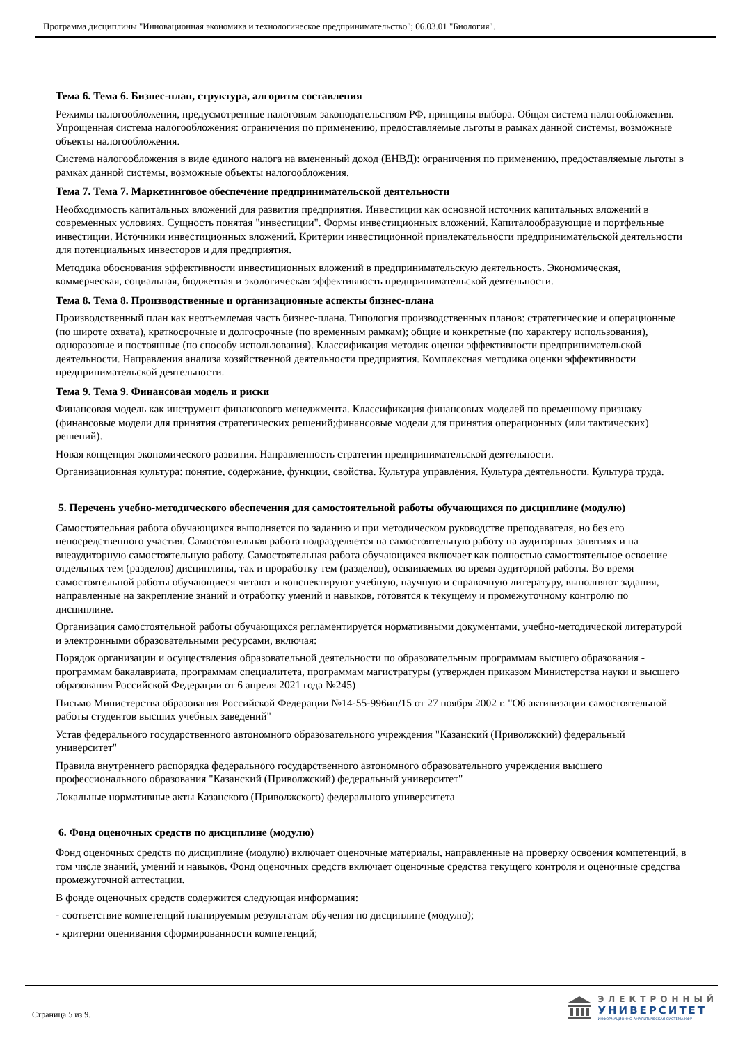Программа дисциплины "Инновационная экономика и технологическое предпринимательство"; 06.03.01 "Биология".
Тема 6. Тема 6. Бизнес-план, структура, алгоритм составления
Режимы налогообложения, предусмотренные налоговым законодательством РФ, принципы выбора. Общая система налогообложения. Упрощенная система налогообложения: ограничения по применению, предоставляемые льготы в рамках данной системы, возможные объекты налогообложения.
Система налогообложения в виде единого налога на вмененный доход (ЕНВД): ограничения по применению, предоставляемые льготы в рамках данной системы, возможные объекты налогообложения.
Тема 7. Тема 7. Маркетинговое обеспечение предпринимательской деятельности
Необходимость капитальных вложений для развития предприятия. Инвестиции как основной источник капитальных вложений в современных условиях. Сущность понятая "инвестиции". Формы инвестиционных вложений. Капиталообразующие и портфельные инвестиции. Источники инвестиционных вложений. Критерии инвестиционной привлекательности предпринимательской деятельности для потенциальных инвесторов и для предприятия.
Методика обоснования эффективности инвестиционных вложений в предпринимательскую деятельность. Экономическая, коммерческая, социальная, бюджетная и экологическая эффективность предпринимательской деятельности.
Тема 8. Тема 8. Производственные и организационные аспекты бизнес-плана
Производственный план как неотъемлемая часть бизнес-плана. Типология производственных планов: стратегические и операционные (по широте охвата), краткосрочные и долгосрочные (по временным рамкам); общие и конкретные (по характеру использования), одноразовые и постоянные (по способу использования). Классификация методик оценки эффективности предпринимательской деятельности. Направления анализа хозяйственной деятельности предприятия. Комплексная методика оценки эффективности предпринимательской деятельности.
Тема 9. Тема 9. Финансовая модель и риски
Финансовая модель как инструмент финансового менеджмента. Классификация финансовых моделей по временному признаку (финансовые модели для принятия стратегических решений;финансовые модели для принятия операционных (или тактических) решений).
Новая концепция экономического развития. Направленность стратегии предпринимательской деятельности.
Организационная культура: понятие, содержание, функции, свойства. Культура управления. Культура деятельности. Культура труда.
5. Перечень учебно-методического обеспечения для самостоятельной работы обучающихся по дисциплине (модулю)
Самостоятельная работа обучающихся выполняется по заданию и при методическом руководстве преподавателя, но без его непосредственного участия. Самостоятельная работа подразделяется на самостоятельную работу на аудиторных занятиях и на внеаудиторную самостоятельную работу. Самостоятельная работа обучающихся включает как полностью самостоятельное освоение отдельных тем (разделов) дисциплины, так и проработку тем (разделов), осваиваемых во время аудиторной работы. Во время самостоятельной работы обучающиеся читают и конспектируют учебную, научную и справочную литературу, выполняют задания, направленные на закрепление знаний и отработку умений и навыков, готовятся к текущему и промежуточному контролю по дисциплине.
Организация самостоятельной работы обучающихся регламентируется нормативными документами, учебно-методической литературой и электронными образовательными ресурсами, включая:
Порядок организации и осуществления образовательной деятельности по образовательным программам высшего образования - программам бакалавриата, программам специалитета, программам магистратуры (утвержден приказом Министерства науки и высшего образования Российской Федерации от 6 апреля 2021 года №245)
Письмо Министерства образования Российской Федерации №14-55-996ин/15 от 27 ноября 2002 г. "Об активизации самостоятельной работы студентов высших учебных заведений"
Устав федерального государственного автономного образовательного учреждения "Казанский (Приволжский) федеральный университет"
Правила внутреннего распорядка федерального государственного автономного образовательного учреждения высшего профессионального образования "Казанский (Приволжский) федеральный университет"
Локальные нормативные акты Казанского (Приволжского) федерального университета
6. Фонд оценочных средств по дисциплине (модулю)
Фонд оценочных средств по дисциплине (модулю) включает оценочные материалы, направленные на проверку освоения компетенций, в том числе знаний, умений и навыков. Фонд оценочных средств включает оценочные средства текущего контроля и оценочные средства промежуточной аттестации.
В фонде оценочных средств содержится следующая информация:
- соответствие компетенций планируемым результатам обучения по дисциплине (модулю);
- критерии оценивания сформированности компетенций;
Страница 5 из 9.
ЭЛЕКТРОННЫЙ
УНИВЕРСИТЕТ
ИНФОРМАЦИОННО-АНАЛИТИЧЕСКАЯ СИСТЕМА КФУ